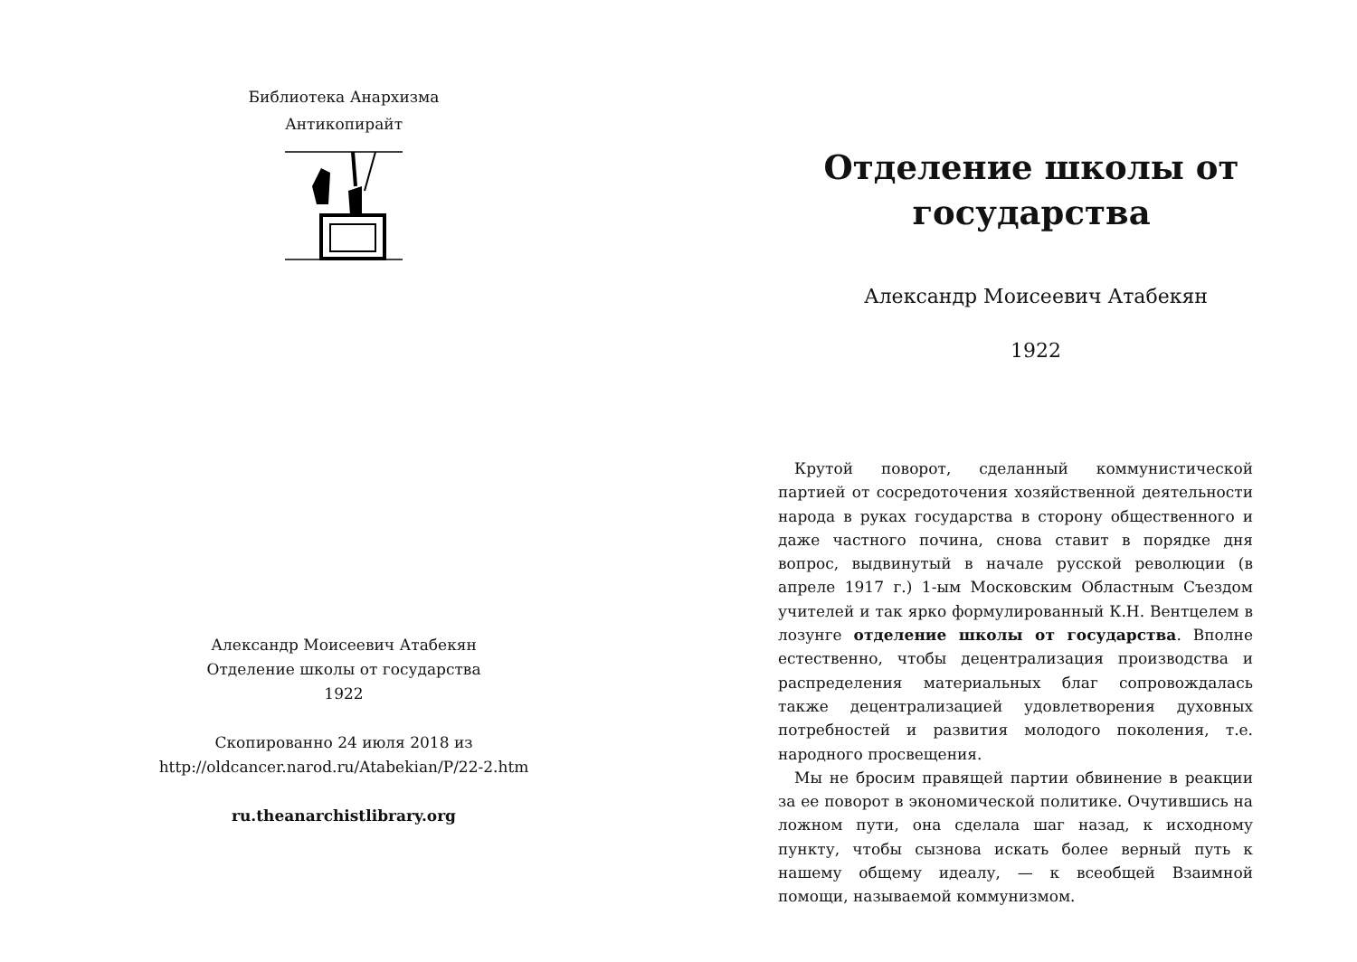Библиотека Анархизма
Антикопирайт
Александр Моисеевич Атабекян
Отделение школы от государства
1922
Скопированно 24 июля 2018 из
http://oldcancer.narod.ru/Atabekian/P/22-2.htm
ru.theanarchistlibrary.org
Отделение школы от государства
Александр Моисеевич Атабекян
1922
Крутой поворот, сделанный коммунистической партией от сосредоточения хозяйственной деятельности народа в руках государства в сторону общественного и даже частного почина, снова ставит в порядке дня вопрос, выдвинутый в начале русской революции (в апреле 1917 г.) 1-ым Московским Областным Съездом учителей и так ярко формулированный К.Н. Вентцелем в лозунге отделение школы от государства. Вполне естественно, чтобы децентрализация производства и распределения материальных благ сопровождалась также децентрализацией удовлетворения духовных потребностей и развития молодого поколения, т.е. народного просвещения.
Мы не бросим правящей партии обвинение в реакции за ее поворот в экономической политике. Очутившись на ложном пути, она сделала шаг назад, к исходному пункту, чтобы сызнова искать более верный путь к нашему общему идеалу, — к всеобщей Взаимной помощи, называемой коммунизмом.